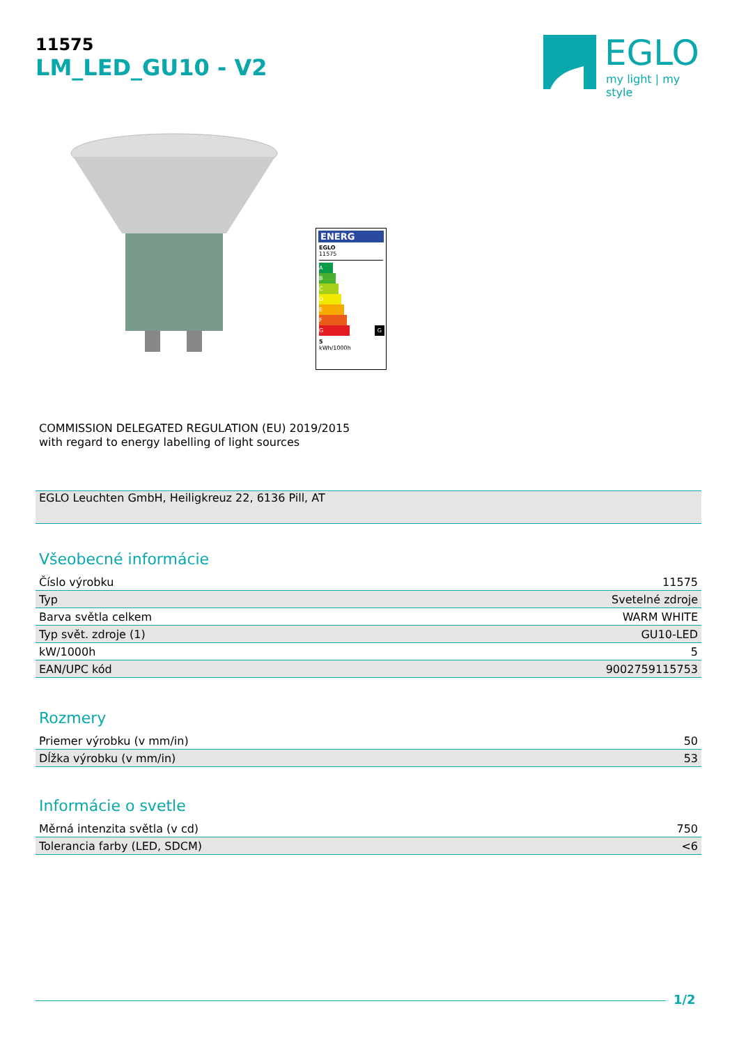11575
LM_LED_GU10 - V2
EGLO
my light | my style
ENERG
EGLO
11575
A
B
C
D
E
F
G G
5
kWh/1000h
COMMISSION DELEGATED REGULATION (EU) 2019/2015
with regard to energy labelling of light sources
EGLO Leuchten GmbH, Heiligkreuz 22, 6136 Pill, AT
Všeobecné informácie
| Číslo výrobku | 11575 |
| Typ | Svetelné zdroje |
| Barva světla celkem | WARM WHITE |
| Typ svět. zdroje (1) | GU10-LED |
| kW/1000h | 5 |
| EAN/UPC kód | 9002759115753 |
Rozmery
| Priemer výrobku (v mm/in) | 50 |
| Dĺžka výrobku (v mm/in) | 53 |
Informácie o svetle
| Měrná intenzita světla (v cd) | 750 |
| Tolerancia farby (LED, SDCM) | <6 |
1/2